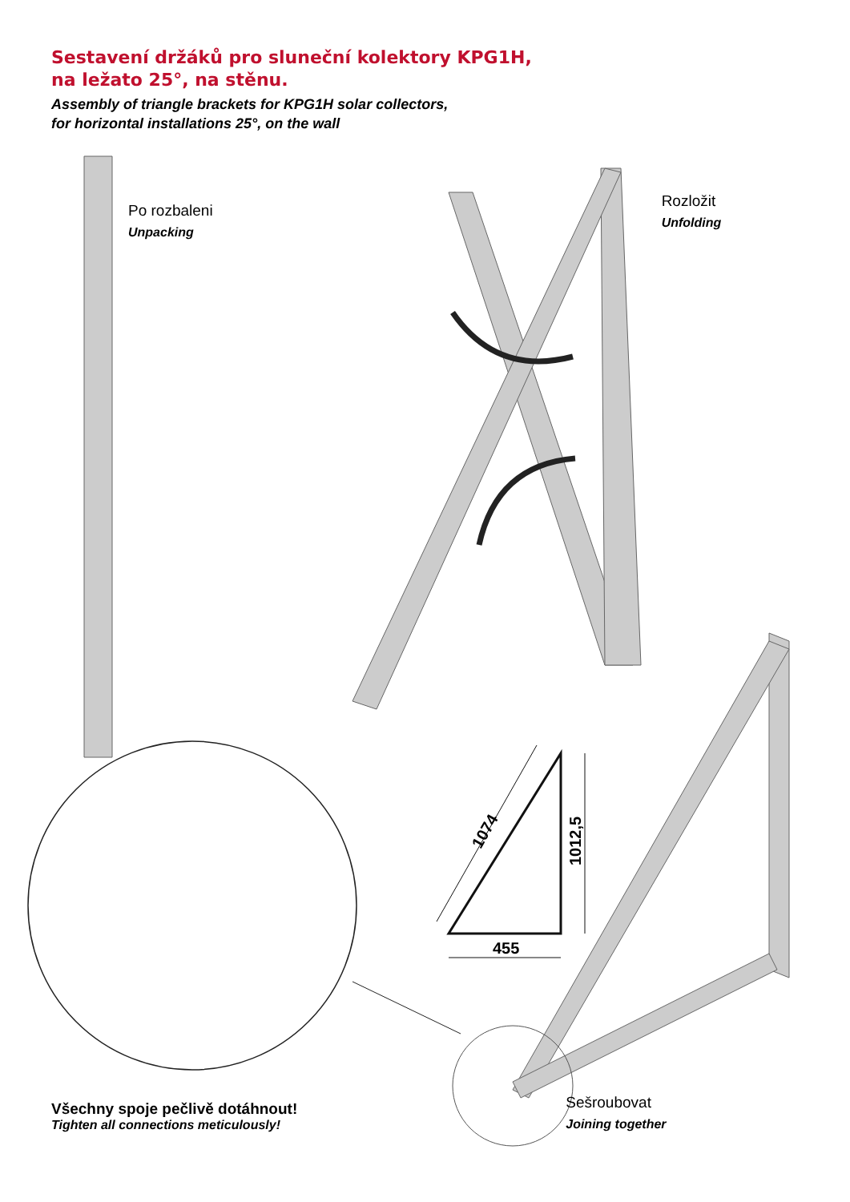1074
1012,5
455
Sestavení držáků pro sluneční kolektory KPG1H,
na ležato 25°, na stěnu.
Assembly of triangle brackets for KPG1H solar collectors,
for horizontal installations 25°, on the wall
Po rozbaleni
Unpacking
Rozložit
Unfolding
Všechny spoje pečlivě dotáhnout!
Tighten all connections meticulously!
Sešroubovat
Joining together